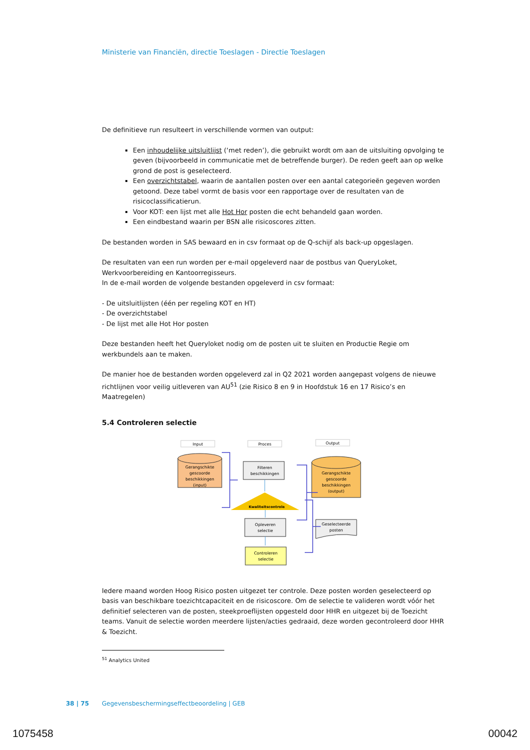Ministerie van Financiën, directie Toeslagen - Directie Toeslagen
De definitieve run resulteert in verschillende vormen van output:
Een inhoudelijke uitsluitlijst (‘met reden’), die gebruikt wordt om aan de uitsluiting opvolging te geven (bijvoorbeeld in communicatie met de betreffende burger). De reden geeft aan op welke grond de post is geselecteerd.
Een overzichtstabel, waarin de aantallen posten over een aantal categorieën gegeven worden getoond. Deze tabel vormt de basis voor een rapportage over de resultaten van de risicoclassificatierun.
Voor KOT: een lijst met alle Hot Hor posten die echt behandeld gaan worden.
Een eindbestand waarin per BSN alle risicoscores zitten.
De bestanden worden in SAS bewaard en in csv formaat op de Q-schijf als back-up opgeslagen.
De resultaten van een run worden per e-mail opgeleverd naar de postbus van QueryLoket, Werkvoorbereiding en Kantoorregisseurs.
In de e-mail worden de volgende bestanden opgeleverd in csv formaat:
- De uitsluitlijsten (één per regeling KOT en HT)
- De overzichtstabel
- De lijst met alle Hot Hor posten
Deze bestanden heeft het Queryloket nodig om de posten uit te sluiten en Productie Regie om werkbundels aan te maken.
De manier hoe de bestanden worden opgeleverd zal in Q2 2021 worden aangepast volgens de nieuwe richtlijnen voor veilig uitleveren van AU<sup>51</sup> (zie Risico 8 en 9 in Hoofdstuk 16 en 17 Risico’s en Maatregelen)
5.4 Controleren selectie
Input
Proces
Output
Gerangschikte
gescoorde
beschikkingen
(input)
Filteren
beschikkingen
Kwaliteitscontrole
Opleveren
selectie
Controleren
selectie
Gerangschikte
gescoorde
beschikkingen
(output)
Geselecteerde
posten
Iedere maand worden Hoog Risico posten uitgezet ter controle. Deze posten worden geselecteerd op basis van beschikbare toezichtcapaciteit en de risicoscore. Om de selectie te valideren wordt vóór het definitief selecteren van de posten, steekproeflijsten opgesteld door HHR en uitgezet bij de Toezicht teams. Vanuit de selectie worden meerdere lijsten/acties gedraaid, deze worden gecontroleerd door HHR & Toezicht.
<sup>51</sup> Analytics United
38 | 75 Gegevensbeschermingseffectbeoordeling | GEB
1075458 00042